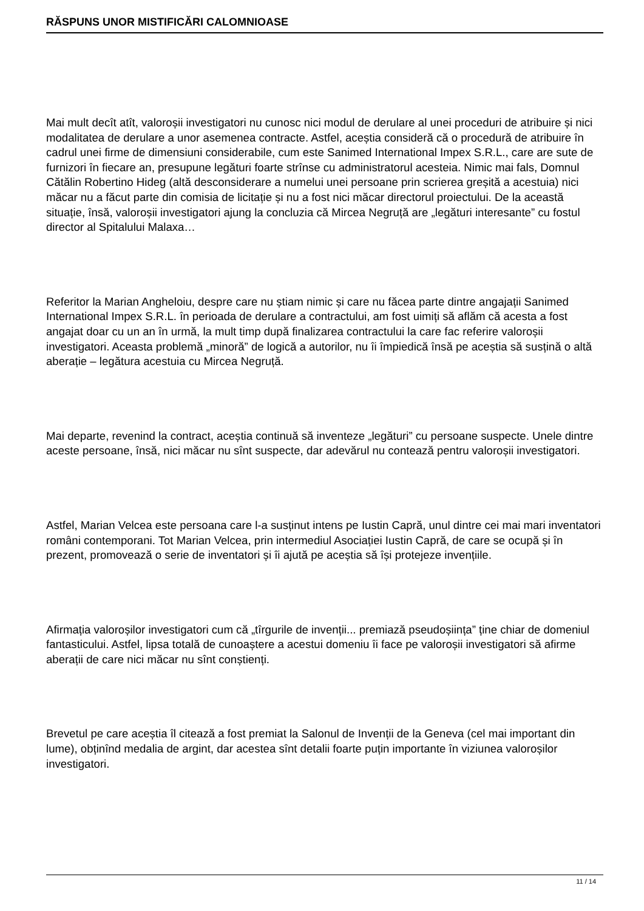RĂSPUNS UNOR MISTIFICĂRI CALOMNIOASE
Mai mult decît atît, valoroșii investigatori nu cunosc nici modul de derulare al unei proceduri de atribuire și nici modalitatea de derulare a unor asemenea contracte. Astfel, aceștia consideră că o procedură de atribuire în cadrul unei firme de dimensiuni considerabile, cum este Sanimed International Impex S.R.L., care are sute de furnizori în fiecare an, presupune legături foarte strînse cu administratorul acesteia. Nimic mai fals, Domnul Cătălin Robertino Hideg (altă desconsiderare a numelui unei persoane prin scrierea greșită a acestuia) nici măcar nu a făcut parte din comisia de licitație și nu a fost nici măcar directorul proiectului. De la această situație, însă, valoroșii investigatori ajung la concluzia că Mircea Negruță are „legături interesante” cu fostul director al Spitalului Malaxa…
Referitor la Marian Angheloiu, despre care nu știam nimic și care nu făcea parte dintre angajații Sanimed International Impex S.R.L. în perioada de derulare a contractului, am fost uimiți să aflăm că acesta a fost angajat doar cu un an în urmă, la mult timp după finalizarea contractului la care fac referire valoroșii investigatori. Aceasta problemă „minoră” de logică a autorilor, nu îi împiedică însă pe aceștia să susțină o altă aberație – legătura acestuia cu Mircea Negruță.
Mai departe, revenind la contract, aceștia continuă să inventeze „legături” cu persoane suspecte. Unele dintre aceste persoane, însă, nici măcar nu sînt suspecte, dar adevărul nu contează pentru valoroșii investigatori.
Astfel, Marian Velcea este persoana care l-a susținut intens pe Iustin Capră, unul dintre cei mai mari inventatori români contemporani. Tot Marian Velcea, prin intermediul Asociației Iustin Capră, de care se ocupă și în prezent, promovează o serie de inventatori și îi ajută pe aceștia să își protejeze invențiile.
Afirmația valoroșilor investigatori cum că „tîrgurile de invenții... premiază pseudoșiința” ține chiar de domeniul fantasticului. Astfel, lipsa totală de cunoaștere a acestui domeniu îi face pe valoroșii investigatori să afirme aberații de care nici măcar nu sînt conștienți.
Brevetul pe care aceștia îl citează a fost premiat la Salonul de Invenții de la Geneva (cel mai important din lume), obținînd medalia de argint, dar acestea sînt detalii foarte puțin importante în viziunea valoroșilor investigatori.
11 / 14